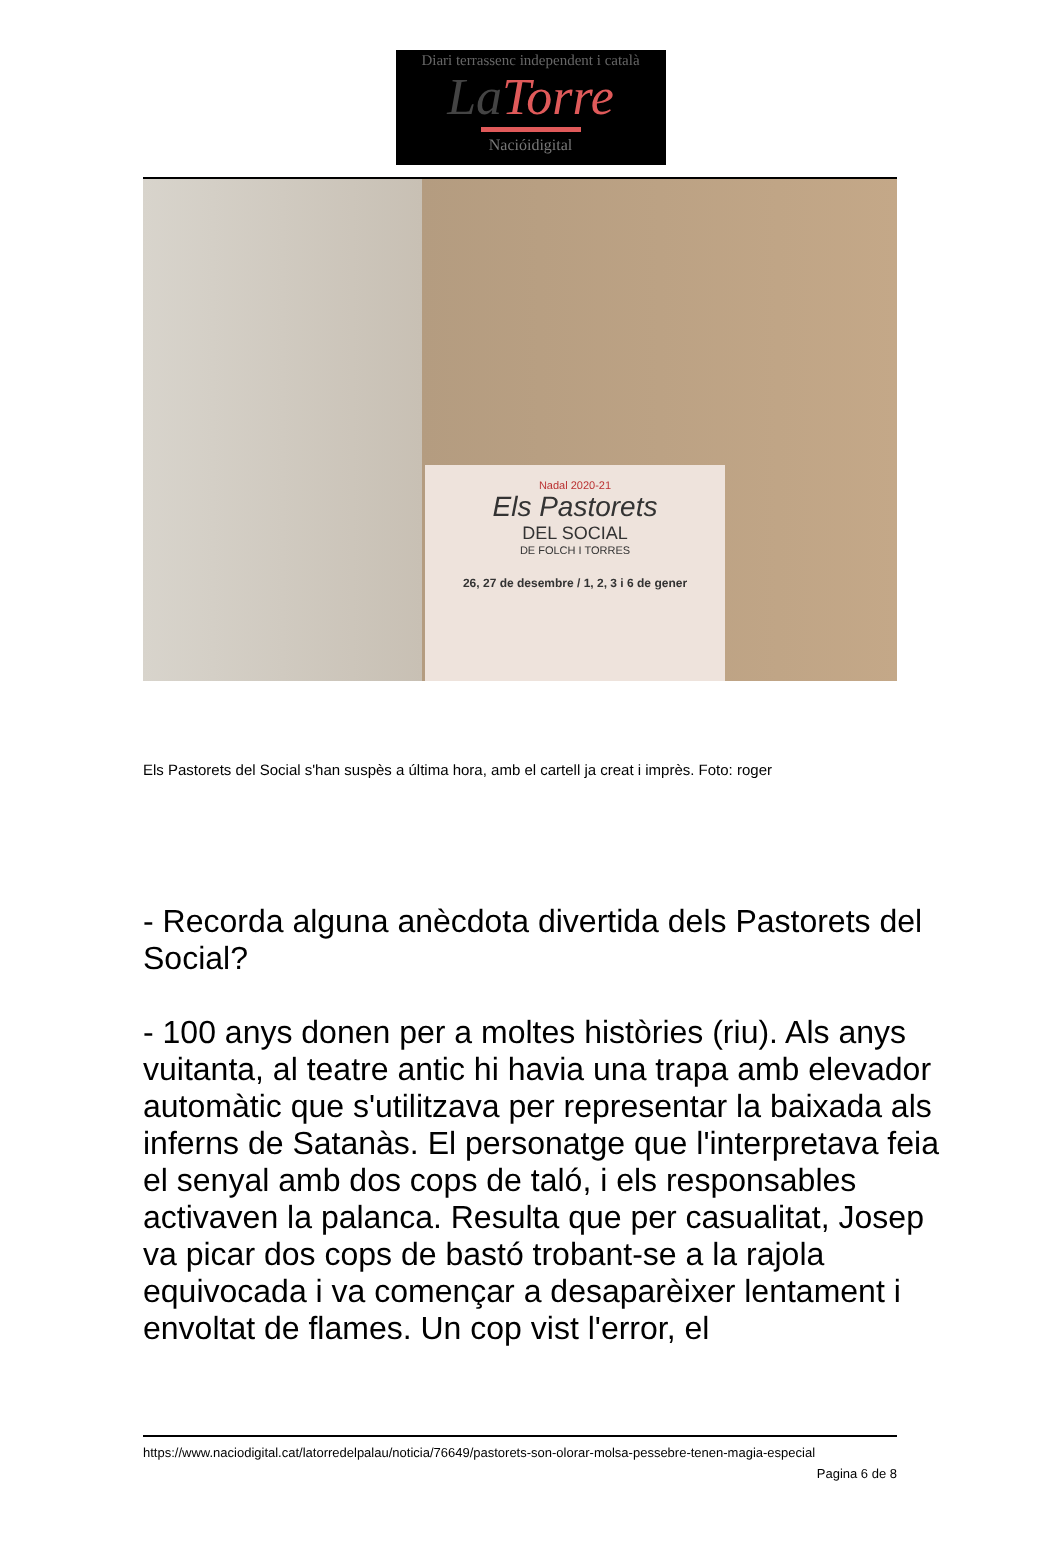Diari terrassenc independent i català
La Torre
Nacióidigital
Nadal 2020-21
Els Pastorets
DEL SOCIAL
DE FOLCH I TORRES
26, 27 de desembre / 1, 2, 3 i 6 de gener
Els Pastorets del Social s'han suspès a última hora, amb el cartell ja creat i imprès. Foto: roger
- Recorda alguna anècdota divertida dels Pastorets del Social?
- 100 anys donen per a moltes històries (riu). Als anys vuitanta, al teatre antic hi havia una trapa amb elevador automàtic que s'utilitzava per representar la baixada als inferns de Satanàs. El personatge que l'interpretava feia el senyal amb dos cops de taló, i els responsables activaven la palanca. Resulta que per casualitat, Josep va picar dos cops de bastó trobant-se a la rajola equivocada i va començar a desaparèixer lentament i envoltat de flames. Un cop vist l'error, el
https://www.naciodigital.cat/latorredelpalau/noticia/76649/pastorets-son-olorar-molsa-pessebre-tenen-magia-especial
Pagina 6 de 8